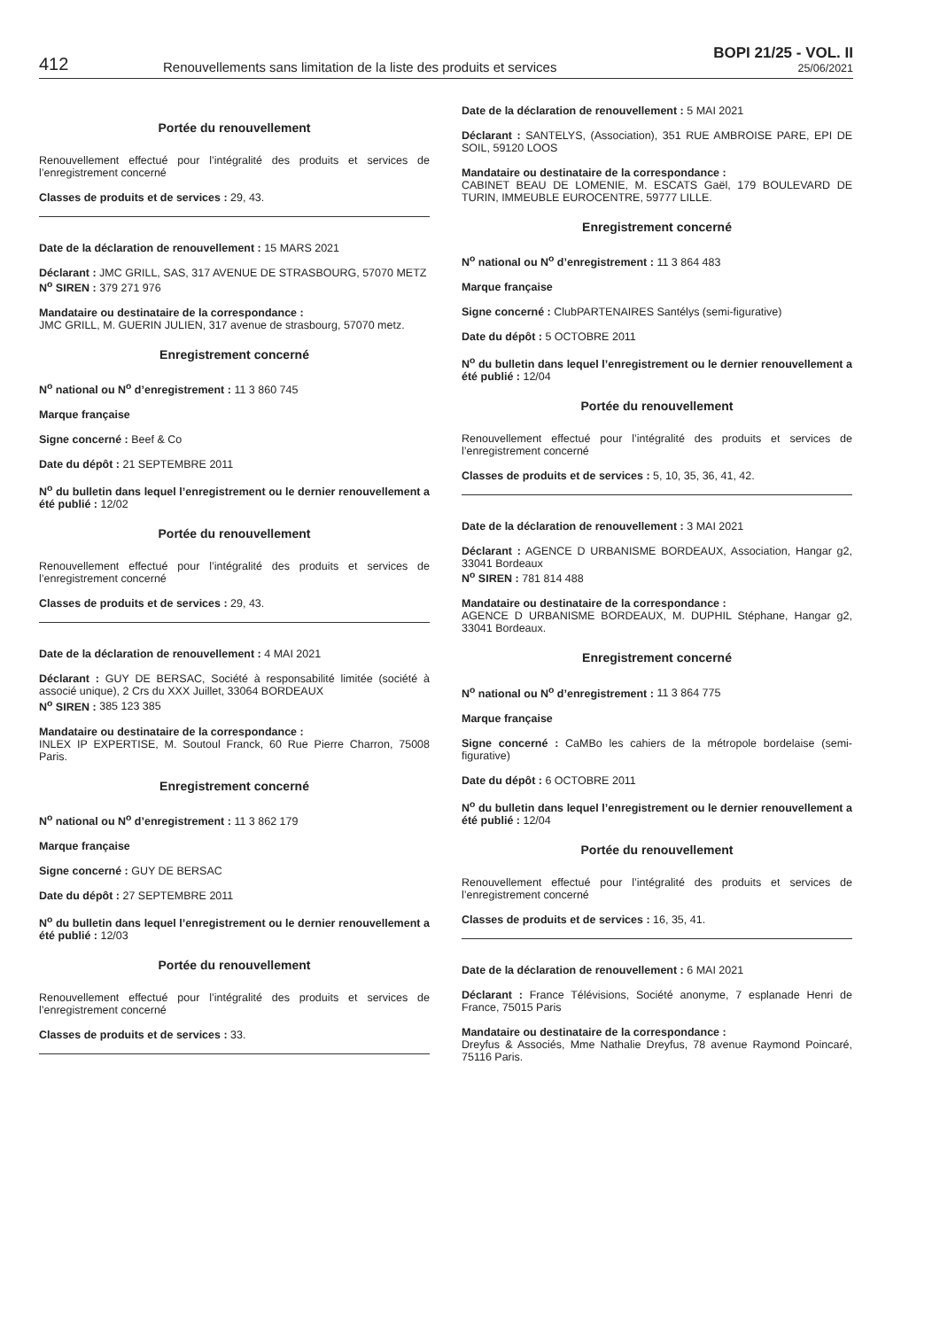412
Renouvellements sans limitation de la liste des produits et services
BOPI 21/25 - VOL. II
25/06/2021
Portée du renouvellement
Renouvellement effectué pour l’intégralité des produits et services de l’enregistrement concerné
Classes de produits et de services : 29, 43.
Date de la déclaration de renouvellement : 15 MARS 2021
Déclarant : JMC GRILL, SAS, 317 AVENUE DE STRASBOURG, 57070 METZ
N<sup>o</sup> SIREN : 379 271 976
Mandataire ou destinataire de la correspondance :
JMC GRILL, M. GUERIN JULIEN, 317 avenue de strasbourg, 57070 metz.
Enregistrement concerné
N<sup>o</sup> national ou N<sup>o</sup> d’enregistrement : 11 3 860 745
Marque française
Signe concerné : Beef & Co
Date du dépôt : 21 SEPTEMBRE 2011
N<sup>o</sup> du bulletin dans lequel l’enregistrement ou le dernier renouvellement a été publié : 12/02
Portée du renouvellement
Renouvellement effectué pour l’intégralité des produits et services de l’enregistrement concerné
Classes de produits et de services : 29, 43.
Date de la déclaration de renouvellement : 4 MAI 2021
Déclarant : GUY DE BERSAC, Société à responsabilité limitée (société à associé unique), 2 Crs du XXX Juillet, 33064 BORDEAUX
N<sup>o</sup> SIREN : 385 123 385
Mandataire ou destinataire de la correspondance :
INLEX IP EXPERTISE, M. Soutoul Franck, 60 Rue Pierre Charron, 75008 Paris.
Enregistrement concerné
N<sup>o</sup> national ou N<sup>o</sup> d’enregistrement : 11 3 862 179
Marque française
Signe concerné : GUY DE BERSAC
Date du dépôt : 27 SEPTEMBRE 2011
N<sup>o</sup> du bulletin dans lequel l’enregistrement ou le dernier renouvellement a été publié : 12/03
Portée du renouvellement
Renouvellement effectué pour l’intégralité des produits et services de l’enregistrement concerné
Classes de produits et de services : 33.
Date de la déclaration de renouvellement : 5 MAI 2021
Déclarant : SANTELYS, (Association), 351 RUE AMBROISE PARE, EPI DE SOIL, 59120 LOOS
Mandataire ou destinataire de la correspondance :
CABINET BEAU DE LOMENIE, M. ESCATS Gaël, 179 BOULEVARD DE TURIN, IMMEUBLE EUROCENTRE, 59777 LILLE.
Enregistrement concerné
N<sup>o</sup> national ou N<sup>o</sup> d’enregistrement : 11 3 864 483
Marque française
Signe concerné : ClubPARTENAIRES Santélys (semi-figurative)
Date du dépôt : 5 OCTOBRE 2011
N<sup>o</sup> du bulletin dans lequel l’enregistrement ou le dernier renouvellement a été publié : 12/04
Portée du renouvellement
Renouvellement effectué pour l’intégralité des produits et services de l’enregistrement concerné
Classes de produits et de services : 5, 10, 35, 36, 41, 42.
Date de la déclaration de renouvellement : 3 MAI 2021
Déclarant : AGENCE D URBANISME BORDEAUX, Association, Hangar g2, 33041 Bordeaux
N<sup>o</sup> SIREN : 781 814 488
Mandataire ou destinataire de la correspondance :
AGENCE D URBANISME BORDEAUX, M. DUPHIL Stéphane, Hangar g2, 33041 Bordeaux.
Enregistrement concerné
N<sup>o</sup> national ou N<sup>o</sup> d’enregistrement : 11 3 864 775
Marque française
Signe concerné : CaMBo les cahiers de la métropole bordelaise (semi-figurative)
Date du dépôt : 6 OCTOBRE 2011
N<sup>o</sup> du bulletin dans lequel l’enregistrement ou le dernier renouvellement a été publié : 12/04
Portée du renouvellement
Renouvellement effectué pour l’intégralité des produits et services de l’enregistrement concerné
Classes de produits et de services : 16, 35, 41.
Date de la déclaration de renouvellement : 6 MAI 2021
Déclarant : France Télévisions, Société anonyme, 7 esplanade Henri de France, 75015 Paris
Mandataire ou destinataire de la correspondance :
Dreyfus & Associés, Mme Nathalie Dreyfus, 78 avenue Raymond Poincaré, 75116 Paris.